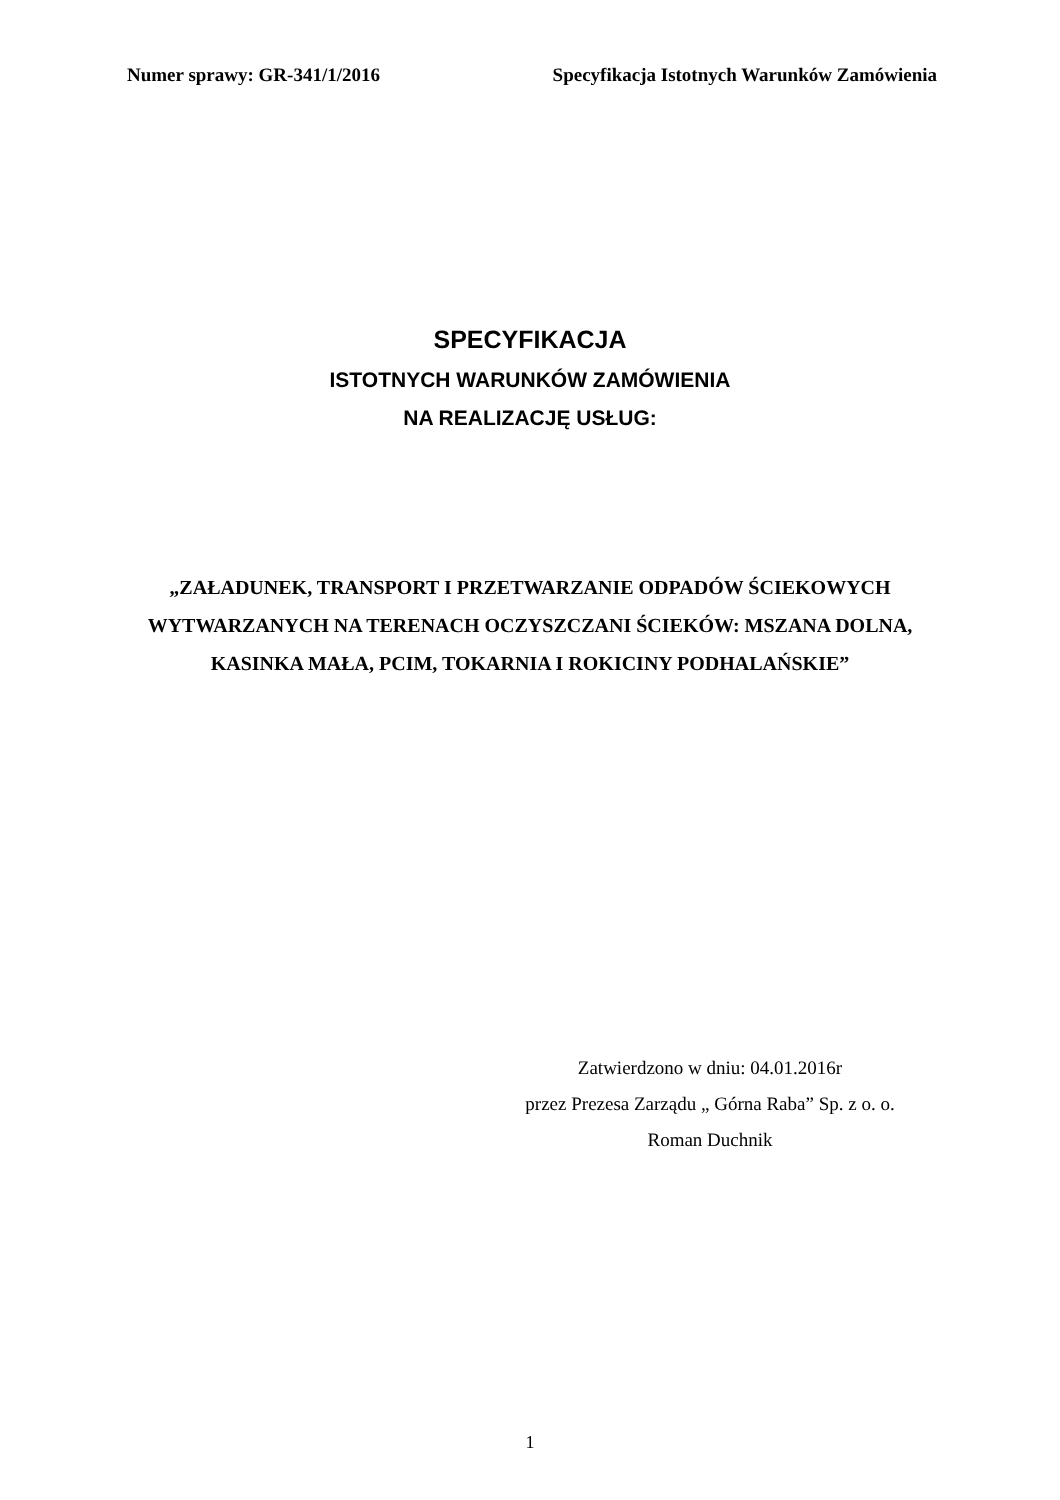Numer sprawy: GR-341/1/2016 Specyfikacja Istotnych Warunków Zamówienia
SPECYFIKACJA
ISTOTNYCH WARUNKÓW ZAMÓWIENIA
NA REALIZACJĘ USŁUG:
„ZAŁADUNEK, TRANSPORT I PRZETWARZANIE ODPADÓW ŚCIEKOWYCH WYTWARZANYCH NA TERENACH OCZYSZCZANI ŚCIEKÓW: MSZANA DOLNA, KASINKA MAŁA, PCIM, TOKARNIA I ROKICINY PODHALAŃSKIE”
Zatwierdzono w dniu: 04.01.2016r
przez Prezesa Zarządu „ Górna Raba” Sp. z o. o.
Roman Duchnik
1